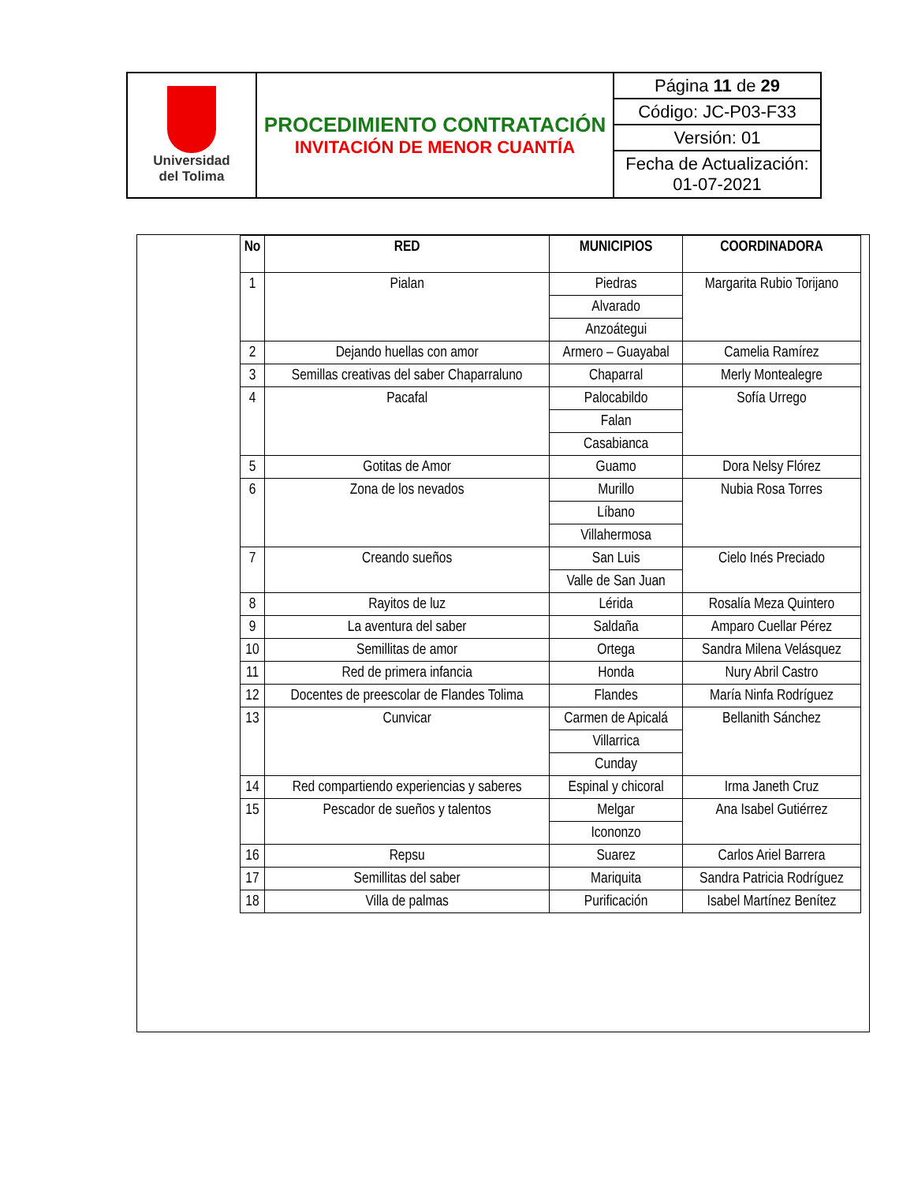| Universidad del Tolima | PROCEDIMIENTO CONTRATACIÓN INVITACIÓN DE MENOR CUANTÍA | Página 11 de 29 |
| | | Código: JC-P03-F33 |
| | | Versión: 01 |
| | | Fecha de Actualización: 01-07-2021 |
| No | RED | MUNICIPIOS | COORDINADORA |
| --- | --- | --- | --- |
| 1 | Pialan | Piedras | Margarita Rubio Torijano |
| | | Alvarado | |
| | | Anzoátegui | |
| 2 | Dejando huellas con amor | Armero – Guayabal | Camelia Ramírez |
| 3 | Semillas creativas del saber Chaparraluno | Chaparral | Merly Montealegre |
| 4 | Pacafal | Palocabildo | Sofía Urrego |
| | | Falan | |
| | | Casabianca | |
| 5 | Gotitas de Amor | Guamo | Dora Nelsy Flórez |
| 6 | Zona de los nevados | Murillo | Nubia Rosa Torres |
| | | Líbano | |
| | | Villahermosa | |
| 7 | Creando sueños | San Luis | Cielo Inés Preciado |
| | | Valle de San Juan | |
| 8 | Rayitos de luz | Lérida | Rosalía Meza Quintero |
| 9 | La aventura del saber | Saldaña | Amparo Cuellar Pérez |
| 10 | Semillitas de amor | Ortega | Sandra Milena Velásquez |
| 11 | Red de primera infancia | Honda | Nury Abril Castro |
| 12 | Docentes de preescolar de Flandes Tolima | Flandes | María Ninfa Rodríguez |
| 13 | Cunvicar | Carmen de Apicalá | Bellanith Sánchez |
| | | Villarrica | |
| | | Cunday | |
| 14 | Red compartiendo experiencias y saberes | Espinal y chicoral | Irma Janeth Cruz |
| 15 | Pescador de sueños y talentos | Melgar | Ana Isabel Gutiérrez |
| | | Icononzo | |
| 16 | Repsu | Suarez | Carlos Ariel Barrera |
| 17 | Semillitas del saber | Mariquita | Sandra Patricia Rodríguez |
| 18 | Villa de palmas | Purificación | Isabel Martínez Benítez |